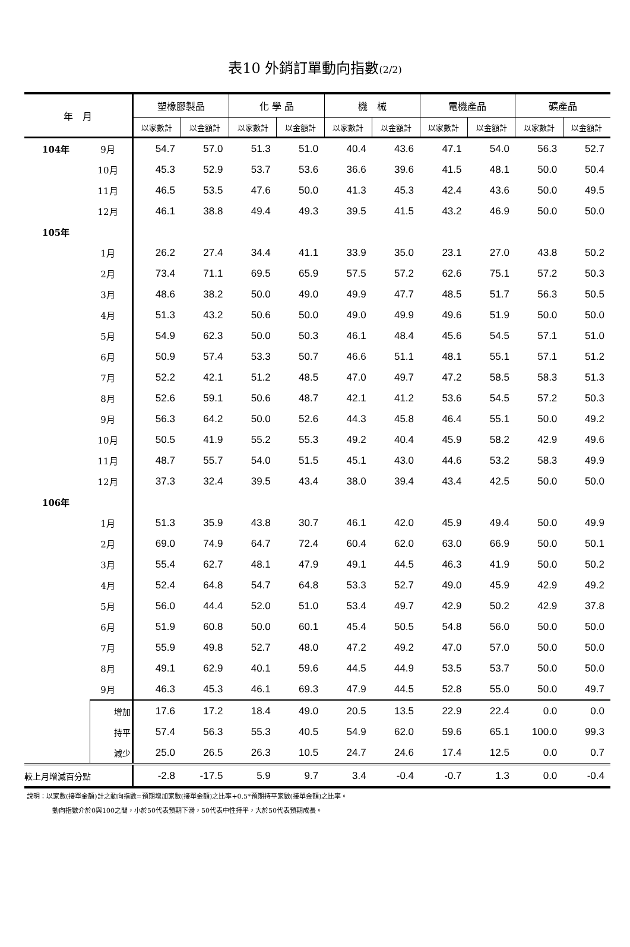表10 外銷訂單動向指數(2/2)
| 年 月 | | 塑橡膠製品 | | 化 學 品 | | 機 械 | | 電機產品 | | 礦產品 | |
| --- | --- | --- | --- | --- | --- | --- | --- | --- | --- | --- | --- |
| | | 以家數計 | 以金額計 | 以家數計 | 以金額計 | 以家數計 | 以金額計 | 以家數計 | 以金額計 | 以家數計 | 以金額計 |
| 104年 | 9月 | 54.7 | 57.0 | 51.3 | 51.0 | 40.4 | 43.6 | 47.1 | 54.0 | 56.3 | 52.7 |
| | 10月 | 45.3 | 52.9 | 53.7 | 53.6 | 36.6 | 39.6 | 41.5 | 48.1 | 50.0 | 50.4 |
| | 11月 | 46.5 | 53.5 | 47.6 | 50.0 | 41.3 | 45.3 | 42.4 | 43.6 | 50.0 | 49.5 |
| | 12月 | 46.1 | 38.8 | 49.4 | 49.3 | 39.5 | 41.5 | 43.2 | 46.9 | 50.0 | 50.0 |
| 105年 | | | | | | | | | | | |
| | 1月 | 26.2 | 27.4 | 34.4 | 41.1 | 33.9 | 35.0 | 23.1 | 27.0 | 43.8 | 50.2 |
| | 2月 | 73.4 | 71.1 | 69.5 | 65.9 | 57.5 | 57.2 | 62.6 | 75.1 | 57.2 | 50.3 |
| | 3月 | 48.6 | 38.2 | 50.0 | 49.0 | 49.9 | 47.7 | 48.5 | 51.7 | 56.3 | 50.5 |
| | 4月 | 51.3 | 43.2 | 50.6 | 50.0 | 49.0 | 49.9 | 49.6 | 51.9 | 50.0 | 50.0 |
| | 5月 | 54.9 | 62.3 | 50.0 | 50.3 | 46.1 | 48.4 | 45.6 | 54.5 | 57.1 | 51.0 |
| | 6月 | 50.9 | 57.4 | 53.3 | 50.7 | 46.6 | 51.1 | 48.1 | 55.1 | 57.1 | 51.2 |
| | 7月 | 52.2 | 42.1 | 51.2 | 48.5 | 47.0 | 49.7 | 47.2 | 58.5 | 58.3 | 51.3 |
| | 8月 | 52.6 | 59.1 | 50.6 | 48.7 | 42.1 | 41.2 | 53.6 | 54.5 | 57.2 | 50.3 |
| | 9月 | 56.3 | 64.2 | 50.0 | 52.6 | 44.3 | 45.8 | 46.4 | 55.1 | 50.0 | 49.2 |
| | 10月 | 50.5 | 41.9 | 55.2 | 55.3 | 49.2 | 40.4 | 45.9 | 58.2 | 42.9 | 49.6 |
| | 11月 | 48.7 | 55.7 | 54.0 | 51.5 | 45.1 | 43.0 | 44.6 | 53.2 | 58.3 | 49.9 |
| | 12月 | 37.3 | 32.4 | 39.5 | 43.4 | 38.0 | 39.4 | 43.4 | 42.5 | 50.0 | 50.0 |
| 106年 | | | | | | | | | | | |
| | 1月 | 51.3 | 35.9 | 43.8 | 30.7 | 46.1 | 42.0 | 45.9 | 49.4 | 50.0 | 49.9 |
| | 2月 | 69.0 | 74.9 | 64.7 | 72.4 | 60.4 | 62.0 | 63.0 | 66.9 | 50.0 | 50.1 |
| | 3月 | 55.4 | 62.7 | 48.1 | 47.9 | 49.1 | 44.5 | 46.3 | 41.9 | 50.0 | 50.2 |
| | 4月 | 52.4 | 64.8 | 54.7 | 64.8 | 53.3 | 52.7 | 49.0 | 45.9 | 42.9 | 49.2 |
| | 5月 | 56.0 | 44.4 | 52.0 | 51.0 | 53.4 | 49.7 | 42.9 | 50.2 | 42.9 | 37.8 |
| | 6月 | 51.9 | 60.8 | 50.0 | 60.1 | 45.4 | 50.5 | 54.8 | 56.0 | 50.0 | 50.0 |
| | 7月 | 55.9 | 49.8 | 52.7 | 48.0 | 47.2 | 49.2 | 47.0 | 57.0 | 50.0 | 50.0 |
| | 8月 | 49.1 | 62.9 | 40.1 | 59.6 | 44.5 | 44.9 | 53.5 | 53.7 | 50.0 | 50.0 |
| | 9月 | 46.3 | 45.3 | 46.1 | 69.3 | 47.9 | 44.5 | 52.8 | 55.0 | 50.0 | 49.7 |
| | 增加 | 17.6 | 17.2 | 18.4 | 49.0 | 20.5 | 13.5 | 22.9 | 22.4 | 0.0 | 0.0 |
| | 持平 | 57.4 | 56.3 | 55.3 | 40.5 | 54.9 | 62.0 | 59.6 | 65.1 | 100.0 | 99.3 |
| | 減少 | 25.0 | 26.5 | 26.3 | 10.5 | 24.7 | 24.6 | 17.4 | 12.5 | 0.0 | 0.7 |
| 較上月增減百分點 | | -2.8 | -17.5 | 5.9 | 9.7 | 3.4 | -0.4 | -0.7 | 1.3 | 0.0 | -0.4 |
說明：以家數(接單金額)計之動向指數=預期增加家數(接單金額)之比率+0.5*預期持平家數(接單金額)之比率。
動向指數介於0與100之間，小於50代表預期下滑，50代表中性持平，大於50代表預期成長。